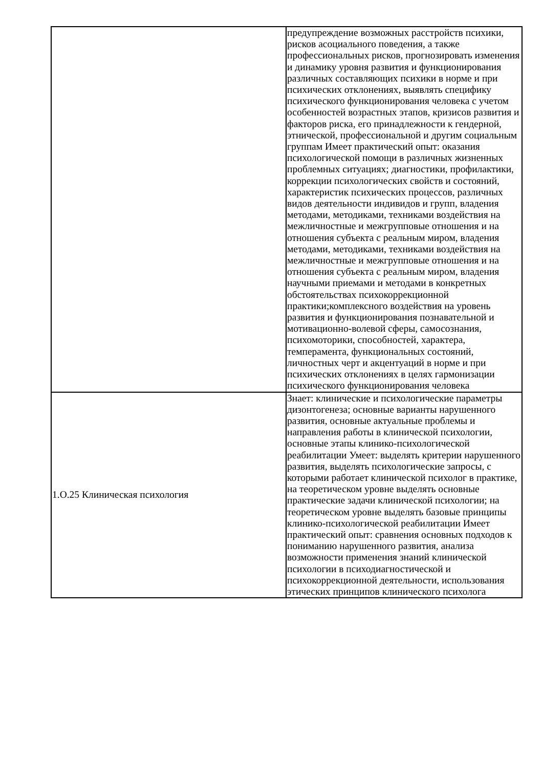| | предупреждение возможных расстройств психики, рисков асоциального поведения, а также профессиональных рисков, прогнозировать изменения и динамику уровня развития и функционирования различных составляющих психики в норме и при психических отклонениях, выявлять специфику психического функционирования человека с учетом особенностей возрастных этапов, кризисов развития и факторов риска, его принадлежности к гендерной, этнической, профессиональной и другим социальным группам Имеет практический опыт: оказания психологической помощи в различных жизненных проблемных ситуациях; диагностики, профилактики, коррекции психологических свойств и состояний, характеристик психических процессов, различных видов деятельности индивидов и групп, владения методами, методиками, техниками воздействия на межличностные и межгрупповые отношения и на отношения субъекта с реальным миром, владения методами, методиками, техниками воздействия на межличностные и межгрупповые отношения и на отношения субъекта с реальным миром, владения научными приемами и методами в конкретных обстоятельствах психокоррекционной практики;комплексного воздействия на уровень развития и функционирования познавательной и мотивационно-волевой сферы, самосознания, психомоторики, способностей, характера, темперамента, функциональных состояний, личностных черт и акцентуаций в норме и при психических отклонениях в целях гармонизации психического функционирования человека |
| 1.О.25 Клиническая психология | Знает: клинические и психологические параметры дизонтогенеза; основные варианты нарушенного развития, основные актуальные проблемы и направления работы в клинической психологии, основные этапы клинико-психологической реабилитации Умеет: выделять критерии нарушенного развития, выделять психологические запросы, с которыми работает клинической психолог в практике, на теоретическом уровне выделять основные практические задачи клинической психологии; на теоретическом уровне выделять базовые принципы клинико-психологической реабилитации Имеет практический опыт: сравнения основных подходов к пониманию нарушенного развития, анализа возможности применения знаний клинической психологии в психодиагностической и психокоррекционной деятельности, использования этических принципов клинического психолога |